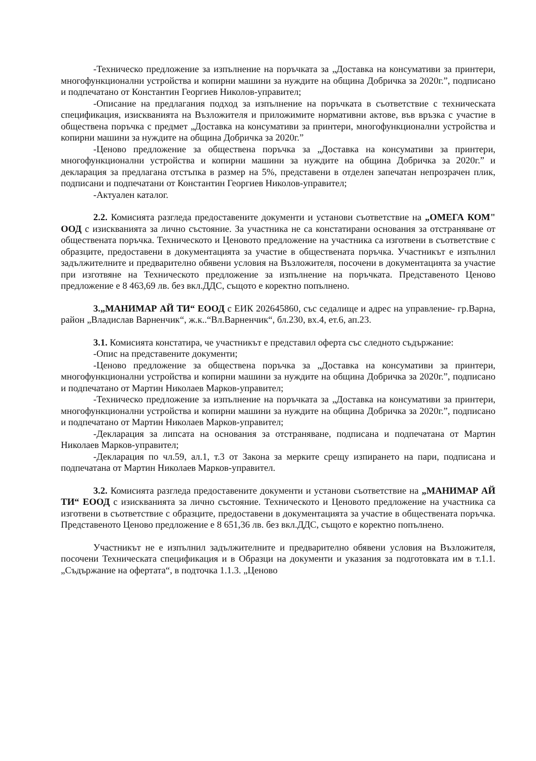-Техническо предложение за изпълнение на поръчката за „Доставка на консумативи за принтери, многофункционални устройства и копирни машини за нуждите на община Добричка за 2020г.”, подписано и подпечатано от Константин Георгиев Николов-управител;
-Описание на предлагания подход за изпълнение на поръчката в съответствие с техническата спецификация, изискванията на Възложителя и приложимите нормативни актове, във връзка с участие в обществена поръчка с предмет „Доставка на консумативи за принтери, многофункционални устройства и копирни машини за нуждите на община Добричка за 2020г.”
-Ценово предложение за обществена поръчка за „Доставка на консумативи за принтери, многофункционални устройства и копирни машини за нуждите на община Добричка за 2020г.” и декларация за предлагана отстъпка в размер на 5%, представени в отделен запечатан непрозрачен плик, подписани и подпечатани от Константин Георгиев Николов-управител;
-Актуален каталог.
2.2. Комисията разгледа предоставените документи и установи съответствие на „ОМЕГА КОМ" ООД с изискванията за лично състояние. За участника не са констатирани основания за отстраняване от обществената поръчка. Техническото и Ценовото предложение на участника са изготвени в съответствие с образците, предоставени в документацията за участие в обществената поръчка. Участникът е изпълнил задължителните и предварително обявени условия на Възложителя, посочени в документацията за участие при изготвяне на Техническото предложение за изпълнение на поръчката. Представеното Ценово предложение е 8 463,69 лв. без вкл.ДДС, същото е коректно попълнено.
3.„МАНИМАР АЙ ТИ“ ЕООД с ЕИК 202645860, със седалище и адрес на управление- гр.Варна, район „Владислав Варненчик“, ж.к..“Вл.Варненчик“, бл.230, вх.4, ет.6, ап.23.
3.1. Комисията констатира, че участникът е представил оферта със следното съдържание:
-Опис на представените документи;
-Ценово предложение за обществена поръчка за „Доставка на консумативи за принтери, многофункционални устройства и копирни машини за нуждите на община Добричка за 2020г.”, подписано и подпечатано от Мартин Николаев Марков-управител;
-Техническо предложение за изпълнение на поръчката за „Доставка на консумативи за принтери, многофункционални устройства и копирни машини за нуждите на община Добричка за 2020г.”, подписано и подпечатано от Мартин Николаев Марков-управител;
-Декларация за липсата на основания за отстраняване, подписана и подпечатана от Мартин Николаев Марков-управител;
-Декларация по чл.59, ал.1, т.3 от Закона за мерките срещу изпирането на пари, подписана и подпечатана от Мартин Николаев Марков-управител.
3.2. Комисията разгледа предоставените документи и установи съответствие на „МАНИМАР АЙ ТИ“ ЕООД с изискванията за лично състояние. Техническото и Ценовото предложение на участника са изготвени в съответствие с образците, предоставени в документацията за участие в обществената поръчка. Представеното Ценово предложение е 8 651,36 лв. без вкл.ДДС, същото е коректно попълнено.
Участникът не е изпълнил задължителните и предварително обявени условия на Възложителя, посочени Техническата спецификация и в Образци на документи и указания за подготовката им в т.1.1. „Съдържание на офертата“, в подточка 1.1.3. „Ценово